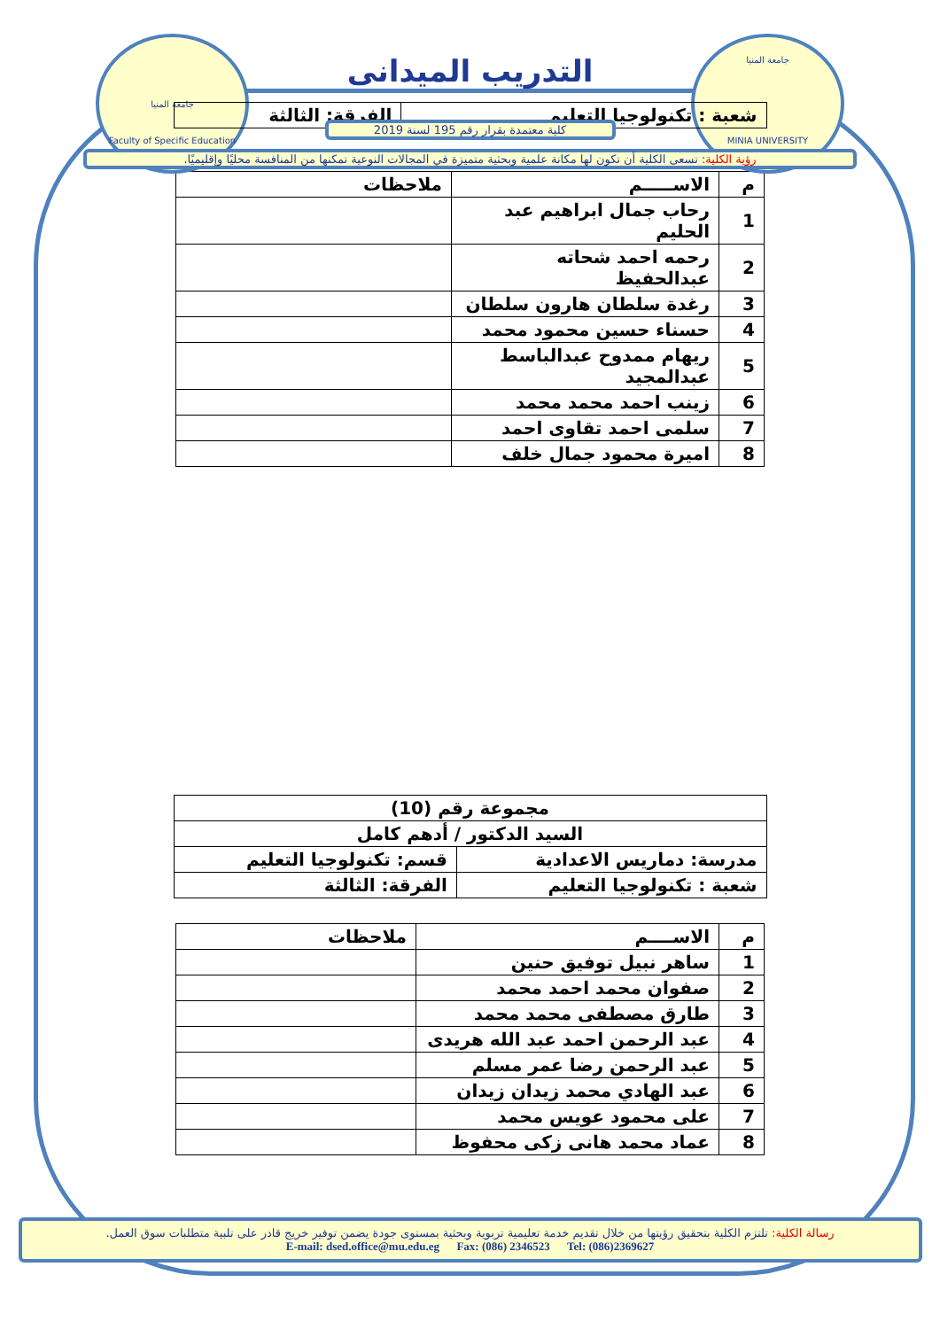جامعة المنيا
Faculty of Specific Education
جامعة المنيا
MINIA UNIVERSITY
التدريب الميدانى
| شعبة : تكنولوجيا التعليم | الفرقة: الثالثة |
كلية معتمدة بقرار رقم 195 لسنة 2019
رؤية الكلية: تسعى الكلية أن تكون لها مكانة علمية وبحثية متميزة في المجالات النوعية تمكنها من المنافسة محليًا وإقليميًا.
| م | الاســـــم | ملاحظات |
| --- | --- | --- |
| 1 | رحاب جمال ابراهيم عبد الحليم | |
| 2 | رحمه احمد شحاته عبدالحفيظ | |
| 3 | رغدة سلطان هارون سلطان | |
| 4 | حسناء حسين محمود محمد | |
| 5 | ريهام ممدوح عبدالباسط عبدالمجيد | |
| 6 | زينب احمد محمد محمد | |
| 7 | سلمى احمد تقاوى احمد | |
| 8 | اميرة محمود جمال خلف | |
| مجموعة رقم (10) | |
| السيد الدكتور / أدهم كامل | |
| مدرسة: دماريس الاعدادية | قسم: تكنولوجيا التعليم |
| شعبة : تكنولوجيا التعليم | الفرقة: الثالثة |
| م | الاســــم | ملاحظات |
| --- | --- | --- |
| 1 | ساهر نبيل توفيق حنين | |
| 2 | صفوان محمد احمد محمد | |
| 3 | طارق مصطفى محمد محمد | |
| 4 | عبد الرحمن احمد عبد الله هريدى | |
| 5 | عبد الرحمن رضا عمر مسلم | |
| 6 | عبد الهادي محمد زيدان زيدان | |
| 7 | على محمود عويس محمد | |
| 8 | عماد محمد هانى زكى محفوظ | |
رسالة الكلية: تلتزم الكلية بتحقيق رؤيتها من خلال تقديم خدمة تعليمية تربوية وبحثية بمستوى جودة يضمن توفير خريج قادر على تلبية متطلبات سوق العمل.
E-mail: dsed.office@mu.edu.eg Fax: (086) 2346523 Tel: (086)2369627